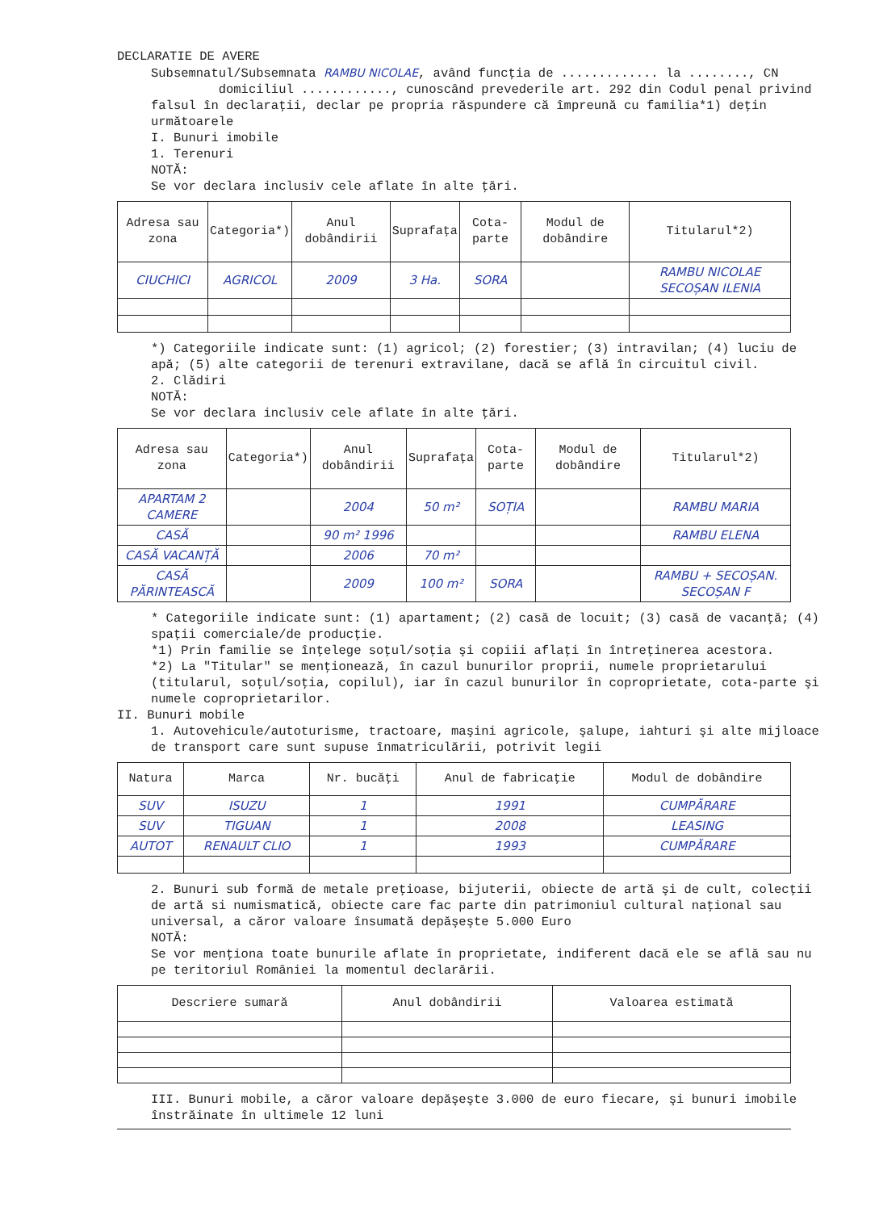DECLARATIE DE AVERE
Subsemnatul/Subsemnata RAMBU NICOLAE, având funcţia de ............. la ........, CN domiciliul ............, cunoscând prevederile art. 292 din Codul penal privind falsul în declaraţii, declar pe propria răspundere că împreună cu familia*1) deţin următoarele
I. Bunuri imobile
1. Terenuri
NOTĂ:
Se vor declara inclusiv cele aflate în alte ţări.
| Adresa sau zona | Categoria*) | Anul dobândirii | Suprafaţa | Cota-parte | Modul de dobândire | Titularul*2) |
| --- | --- | --- | --- | --- | --- | --- |
| CIUCHICI | AGRICOL | 2009 | 3 Ha. | SORA | | RAMBU NICOLAE SECOȘAN ILENIA |
*) Categoriile indicate sunt: (1) agricol; (2) forestier; (3) intravilan; (4) luciu de apă; (5) alte categorii de terenuri extravilane, dacă se află în circuitul civil.
2. Clădiri
NOTĂ:
Se vor declara inclusiv cele aflate în alte ţări.
| Adresa sau zona | Categoria*) | Anul dobândirii | Suprafaţa | Cota-parte | Modul de dobândire | Titularul*2) |
| --- | --- | --- | --- | --- | --- | --- |
| APARTAM 2 CAMERE | | 2004 | 50 m² | SOȚIA | | RAMBU MARIA |
| CASĂ | | 90 m² 1996 | | | | RAMBU ELENA |
| CASĂ VACANȚĂ | | 2006 | 70 m² | | | |
| CASĂ PĂRINTEASCĂ | | 2009 | 100 m² | SORA | | RAMBU + SECOȘAN. SECOȘAN F |
* Categoriile indicate sunt: (1) apartament; (2) casă de locuit; (3) casă de vacanţă; (4) spaţii comerciale/de producţie.
*1) Prin familie se înţelege soţul/soţia şi copiii aflaţi în întreţinerea acestora.
*2) La "Titular" se menţionează, în cazul bunurilor proprii, numele proprietarului (titularul, soţul/soţia, copilul), iar în cazul bunurilor în coproprietate, cota-parte şi numele coproprietarilor.
II. Bunuri mobile
1. Autovehicule/autoturisme, tractoare, maşini agricole, şalupe, iahturi şi alte mijloace de transport care sunt supuse înmatriculării, potrivit legii
| Natura | Marca | Nr. bucăţi | Anul de fabricaţie | Modul de dobândire |
| --- | --- | --- | --- | --- |
| SUV | ISUZU | 1 | 1991 | CUMPĂRARE |
| SUV | TIGUAN | 1 | 2008 | LEASING |
| AUTOT | RENAULT CLIO | 1 | 1993 | CUMPĂRARE |
2. Bunuri sub formă de metale preţioase, bijuterii, obiecte de artă şi de cult, colecţii de artă si numismatică, obiecte care fac parte din patrimoniul cultural naţional sau universal, a căror valoare însumată depăşeşte 5.000 Euro
NOTĂ:
Se vor menţiona toate bunurile aflate în proprietate, indiferent dacă ele se află sau nu pe teritoriul României la momentul declarării.
| Descriere sumară | Anul dobândirii | Valoarea estimată |
| --- | --- | --- |
III. Bunuri mobile, a căror valoare depăşeşte 3.000 de euro fiecare, şi bunuri imobile înstrăinate în ultimele 12 luni